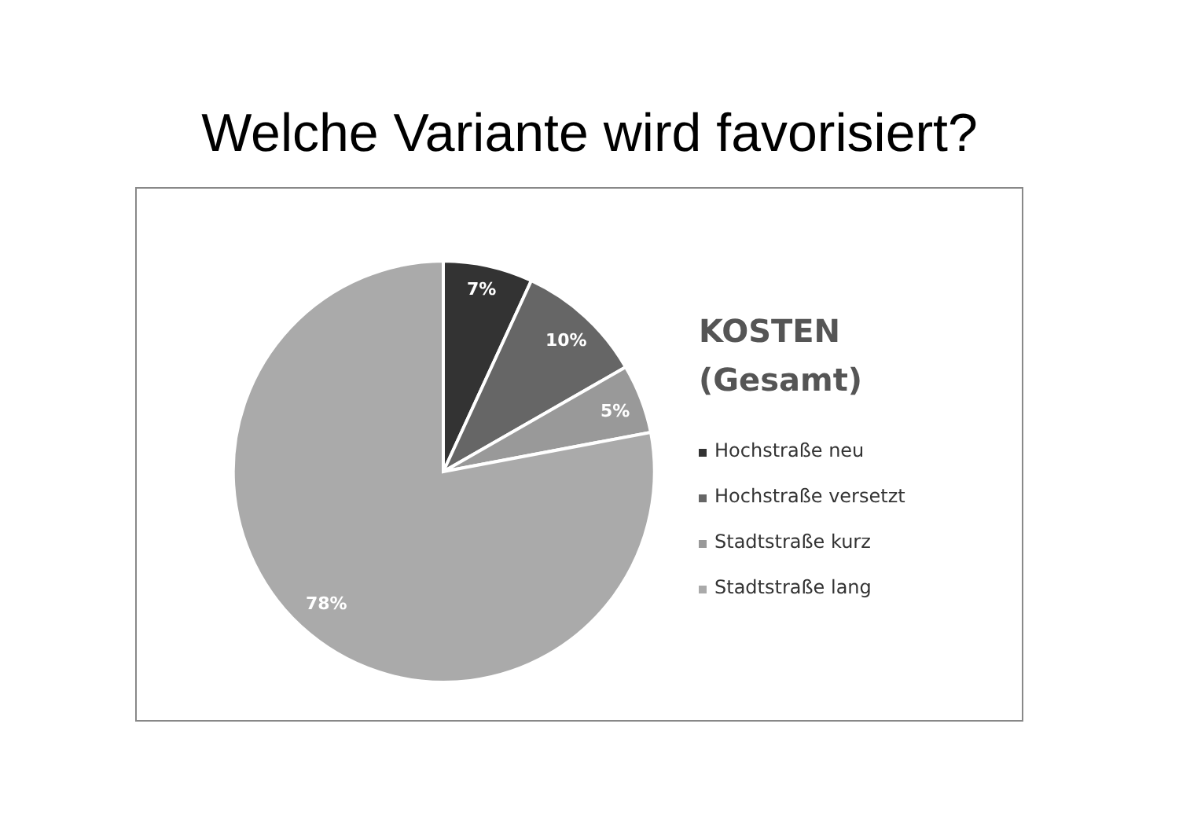Welche Variante wird favorisiert?
7%
10%
5%
78%
KOSTEN
(Gesamt)
Hochstraße neu
Hochstraße versetzt
Stadtstraße kurz
Stadtstraße lang